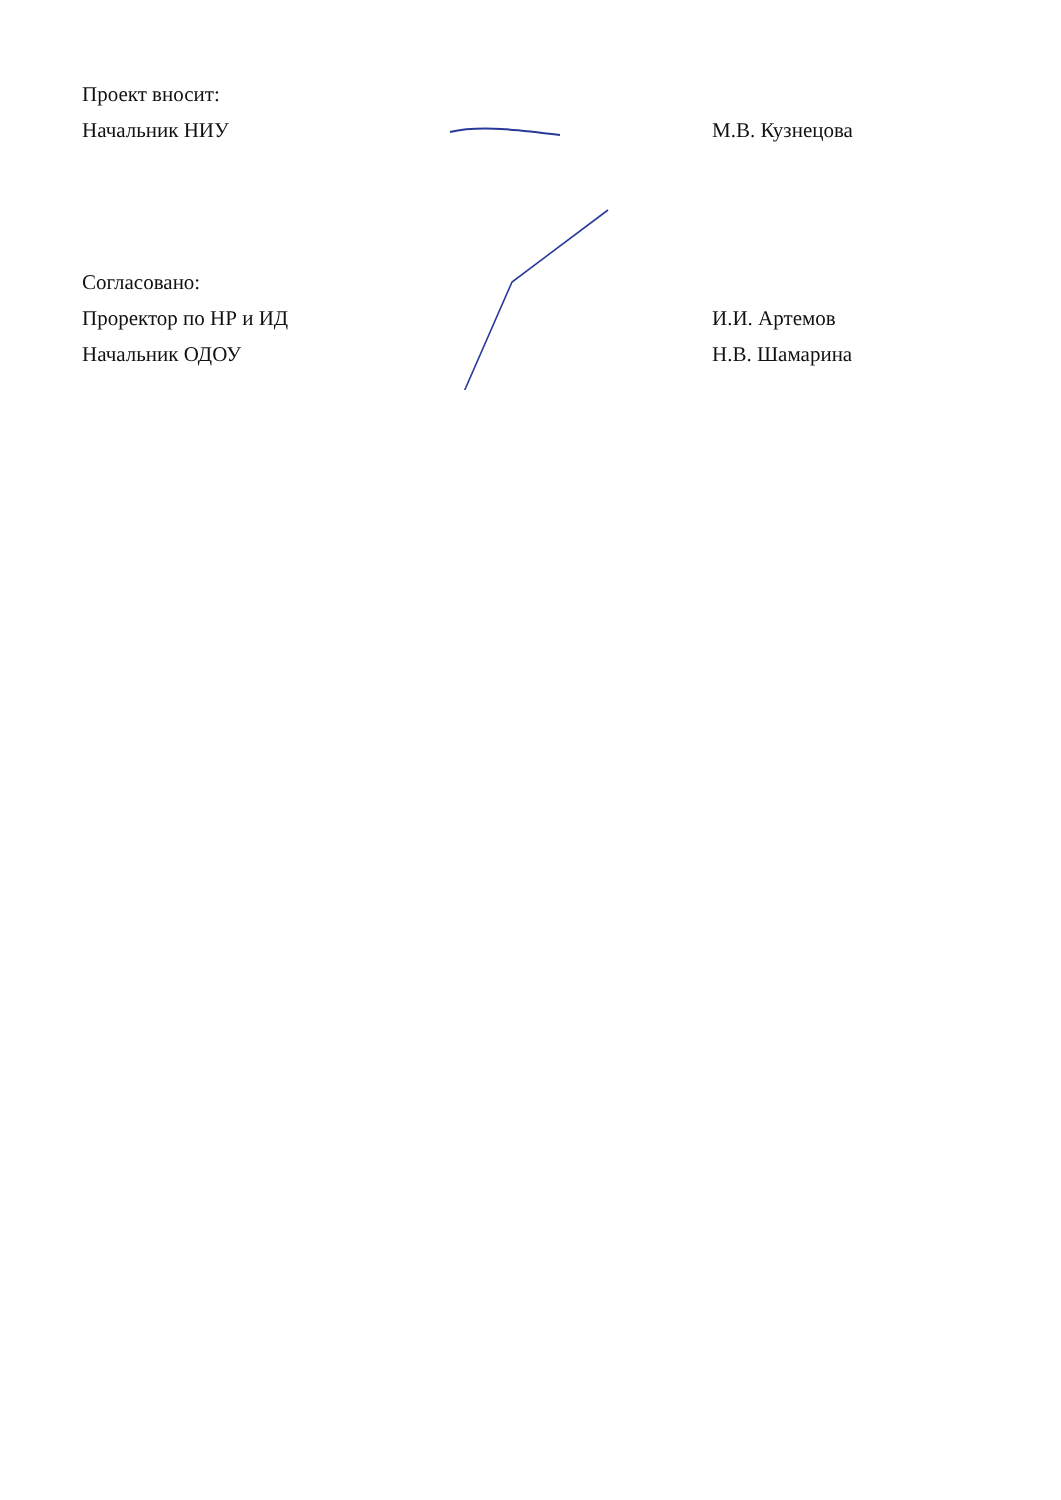Проект вносит:
Начальник НИУ М.В. Кузнецова
Согласовано:
Проректор по НР и ИД И.И. Артемов
Начальник ОДОУ Н.В. Шамарина